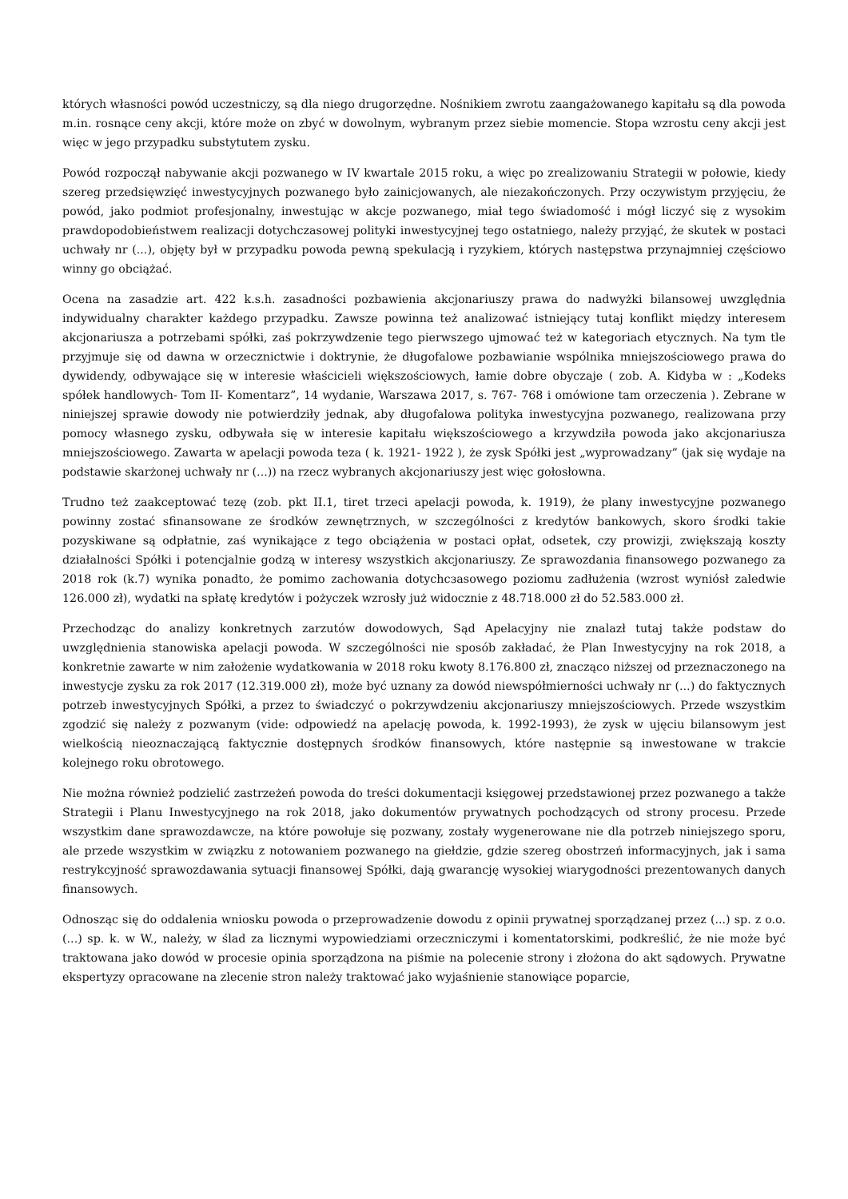których własności powód uczestniczy, są dla niego drugorzędne. Nośnikiem zwrotu zaangażowanego kapitału są dla powoda m.in. rosnące ceny akcji, które może on zbyć w dowolnym, wybranym przez siebie momencie. Stopa wzrostu ceny akcji jest więc w jego przypadku substytutem zysku.
Powód rozpoczął nabywanie akcji pozwanego w IV kwartale 2015 roku, a więc po zrealizowaniu Strategii w połowie, kiedy szereg przedsięwzięć inwestycyjnych pozwanego było zainicjowanych, ale niezakończonych. Przy oczywistym przyjęciu, że powód, jako podmiot profesjonalny, inwestując w akcje pozwanego, miał tego świadomość i mógł liczyć się z wysokim prawdopodobieństwem realizacji dotychczasowej polityki inwestycyjnej tego ostatniego, należy przyjąć, że skutek w postaci uchwały nr (...), objęty był w przypadku powoda pewną spekulacją i ryzykiem, których następstwa przynajmniej częściowo winny go obciążać.
Ocena na zasadzie art. 422 k.s.h. zasadności pozbawienia akcjonariuszy prawa do nadwyżki bilansowej uwzględnia indywidualny charakter każdego przypadku. Zawsze powinna też analizować istniejący tutaj konflikt między interesem akcjonariusza a potrzebami spółki, zaś pokrzywdzenie tego pierwszego ujmować też w kategoriach etycznych. Na tym tle przyjmuje się od dawna w orzecznictwie i doktrynie, że długofalowe pozbawianie wspólnika mniejszościowego prawa do dywidendy, odbywające się w interesie właścicieli większościowych, łamie dobre obyczaje ( zob. A. Kidyba w : „Kodeks spółek handlowych- Tom II- Komentarz”, 14 wydanie, Warszawa 2017, s. 767- 768 i omówione tam orzeczenia ). Zebrane w niniejszej sprawie dowody nie potwierdziły jednak, aby długofalowa polityka inwestycyjna pozwanego, realizowana przy pomocy własnego zysku, odbywała się w interesie kapitału większościowego a krzywdziła powoda jako akcjonariusza mniejszościowego. Zawarta w apelacji powoda teza ( k. 1921- 1922 ), że zysk Spółki jest „wyprowadzany” (jak się wydaje na podstawie skarżonej uchwały nr (...)) na rzecz wybranych akcjonariuszy jest więc gołosłowna.
Trudno też zaakceptować tezę (zob. pkt II.1, tiret trzeci apelacji powoda, k. 1919), że plany inwestycyjne pozwanego powinny zostać sfinansowane ze środków zewnętrznych, w szczególności z kredytów bankowych, skoro środki takie pozyskiwane są odpłatnie, zaś wynikające z tego obciążenia w postaci opłat, odsetek, czy prowizji, zwiększają koszty działalności Spółki i potencjalnie godzą w interesy wszystkich akcjonariuszy. Ze sprawozdania finansowego pozwanego za 2018 rok (k.7) wynika ponadto, że pomimo zachowania dotychcзasowego poziomu zadłużenia (wzrost wyniósł zaledwie 126.000 zł), wydatki na spłatę kredytów i pożyczek wzrosły już widocznie z 48.718.000 zł do 52.583.000 zł.
Przechodząc do analizy konkretnych zarzutów dowodowych, Sąd Apelacyjny nie znalazł tutaj także podstaw do uwzględnienia stanowiska apelacji powoda. W szczególności nie sposób zakładać, że Plan Inwestycyjny na rok 2018, a konkretnie zawarte w nim założenie wydatkowania w 2018 roku kwoty 8.176.800 zł, znacząco niższej od przeznaczonego na inwestycje zysku za rok 2017 (12.319.000 zł), może być uznany za dowód niewspółmierności uchwały nr (...) do faktycznych potrzeb inwestycyjnych Spółki, a przez to świadczyć o pokrzywdzeniu akcjonariuszy mniejszościowych. Przede wszystkim zgodzić się należy z pozwanym (vide: odpowiedź na apelację powoda, k. 1992-1993), że zysk w ujęciu bilansowym jest wielkością nieoznaczającą faktycznie dostępnych środków finansowych, które następnie są inwestowane w trakcie kolejnego roku obrotowego.
Nie można również podzielić zastrzeżeń powoda do treści dokumentacji księgowej przedstawionej przez pozwanego a także Strategii i Planu Inwestycyjnego na rok 2018, jako dokumentów prywatnych pochodzących od strony procesu. Przede wszystkim dane sprawozdawcze, na które powołuje się pozwany, zostały wygenerowane nie dla potrzeb niniejszego sporu, ale przede wszystkim w związku z notowaniem pozwanego na giełdzie, gdzie szereg obostrzeń informacyjnych, jak i sama restrykcyjność sprawozdawania sytuacji finansowej Spółki, dają gwarancję wysokiej wiarygodności prezentowanych danych finansowych.
Odnosząc się do oddalenia wniosku powoda o przeprowadzenie dowodu z opinii prywatnej sporządzanej przez (...) sp. z o.o. (...) sp. k. w W., należy, w ślad za licznymi wypowiedziami orzeczniczymi i komentatorskimi, podkreślić, że nie może być traktowana jako dowód w procesie opinia sporządzona na piśmie na polecenie strony i złożona do akt sądowych. Prywatne ekspertyzy opracowane na zlecenie stron należy traktować jako wyjaśnienie stanowiące poparcie,